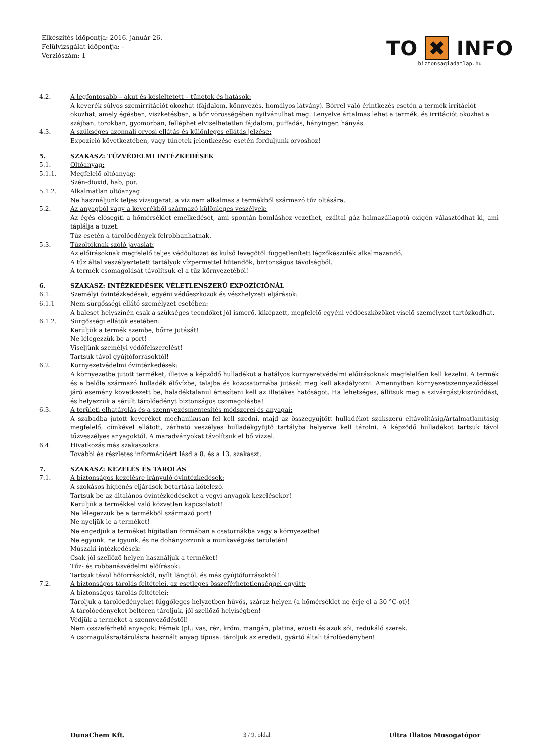Elkészítés időpontja: 2016. január 26.
Felülvizsgálat időpontja: -
Verziószám: 1
TO ✖ INFO
biztonsagiadatlap.hu
4.2. A legfontosabb – akut és késleltetett – tünetek és hatások:
A keverék súlyos szemirritációt okozhat (fájdalom, könnyezés, homályos látvány). Bőrrel való érintkezés esetén a termék irritációt okozhat, amely égésben, viszketésben, a bőr vörösségében nyilvánulhat meg. Lenyelve ártalmas lehet a termék, és irritációt okozhat a szájban, torokban, gyomorban, felléphet elviselhetetlen fájdalom, puffadás, hányinger, hányás.
4.3. A szükséges azonnali orvosi ellátás és különleges ellátás jelzése:
Expozíció következtében, vagy tünetek jelentkezése esetén forduljunk orvoshoz!
5. SZAKASZ: TŰZVÉDELMI INTÉZKEDÉSEK
5.1. Oltóanyag:
5.1.1. Megfelelő oltóanyag:
Szén-dioxid, hab, por.
5.1.2. Alkalmatlan oltóanyag:
Ne használjunk teljes vízsugarat, a víz nem alkalmas a termékből származó tűz oltására.
5.2. Az anyagból vagy a keverékből származó különleges veszélyek:
Az égés elősegíti a hőmérséklet emelkedését, ami spontán bomláshoz vezethet, ezáltal gáz halmazállapotú oxigén választódhat ki, ami táplálja a tüzet.
Tűz esetén a tárolóedények felrobbanhatnak.
5.3. Tűzoltóknak szóló javaslat:
Az előírásoknak megfelelő teljes védőöltözet és külső levegőtől függetlenített légzőkészülék alkalmazandó.
A tűz által veszélyeztetett tartályok vízpermettel hűtendők, biztonságos távolságból.
A termék csomagolását távolítsuk el a tűz környezetéből!
6. SZAKASZ: INTÉZKEDÉSEK VÉLETLENSZERŰ EXPOZÍCIÓNÁL
6.1. Személyi óvintézkedések, egyéni védőeszközök és vészhelyzeti eljárások:
6.1.1 Nem sürgősségi ellátó személyzet esetében:
A baleset helyszínén csak a szükséges teendőket jól ismerő, kiképzett, megfelelő egyéni védőeszközöket viselő személyzet tartózkodhat.
6.1.2. Sürgősségi ellátók esetében:
Kerüljük a termék szembe, bőrre jutását!
Ne lélegezzük be a port!
Viseljünk személyi védőfelszerelést!
Tartsuk távol gyújtóforrásoktól!
6.2. Környezetvédelmi óvintézkedések:
A környezetbe jutott terméket, illetve a képződő hulladékot a hatályos környezetvédelmi előírásoknak megfelelően kell kezelni. A termék és a belőle származó hulladék élővízbe, talajba és közcsatornába jutását meg kell akadályozni. Amennyiben környezetszennyeződéssel járó esemény következett be, haladéktalanul értesíteni kell az illetékes hatóságot. Ha lehetséges, állítsuk meg a szivárgást/kiszóródást, és helyezzük a sérült tárolóedényt biztonságos csomagolásba!
6.3. A területi elhatárolás és a szennyezésmentesítés módszerei és anyagai:
A szabadba jutott keveréket mechanikusan fel kell szedni, majd az összegyűjtött hulladékot szakszerű eltávolításig/ártalmatlanításig megfelelő, címkével ellátott, zárható veszélyes hulladékgyűjtő tartályba helyezve kell tárolni. A képződő hulladékot tartsuk távol tűzveszélyes anyagoktól. A maradványokat távolítsuk el bő vízzel.
6.4. Hivatkozás más szakaszokra:
További és részletes információért lásd a 8. és a 13. szakaszt.
7. SZAKASZ: KEZELÉS ÉS TÁROLÁS
7.1. A biztonságos kezelésre irányuló óvintézkedések:
A szokásos higiénés eljárások betartása kötelező.
Tartsuk be az általános óvintézkedéseket a vegyi anyagok kezelésekor!
Kerüljük a termékkel való közvetlen kapcsolatot!
Ne lélegezzük be a termékből származó port!
Ne nyeljük le a terméket!
Ne engedjük a terméket hígítatlan formában a csatornákba vagy a környezetbe!
Ne együnk, ne igyunk, és ne dohányozzunk a munkavégzés területén!
Műszaki intézkedések:
Csak jól szellőző helyen használjuk a terméket!
Tűz- és robbanásvédelmi előírások:
Tartsuk távol hőforrásoktól, nyílt lángtól, és más gyújtóforrásoktól!
7.2. A biztonságos tárolás feltételei, az esetleges összeférhetetlenséggel együtt:
A biztonságos tárolás feltételei:
Tároljuk a tárolóedényeket függőleges helyzetben hűvös, száraz helyen (a hőmérséklet ne érje el a 30 °C-ot)!
A tárolóedényeket beltéren tároljuk, jól szellőző helyiségben!
Védjük a terméket a szennyeződéstől!
Nem összeférhető anyagok: Fémek (pl.: vas, réz, króm, mangán, platina, ezüst) és azok sói, redukáló szerek.
A csomagolásra/tárolásra használt anyag típusa: tároljuk az eredeti, gyártó általi tárolóedényben!
DunaChem Kft. 3 / 9. oldal Ultra Illatos Mosogatópor